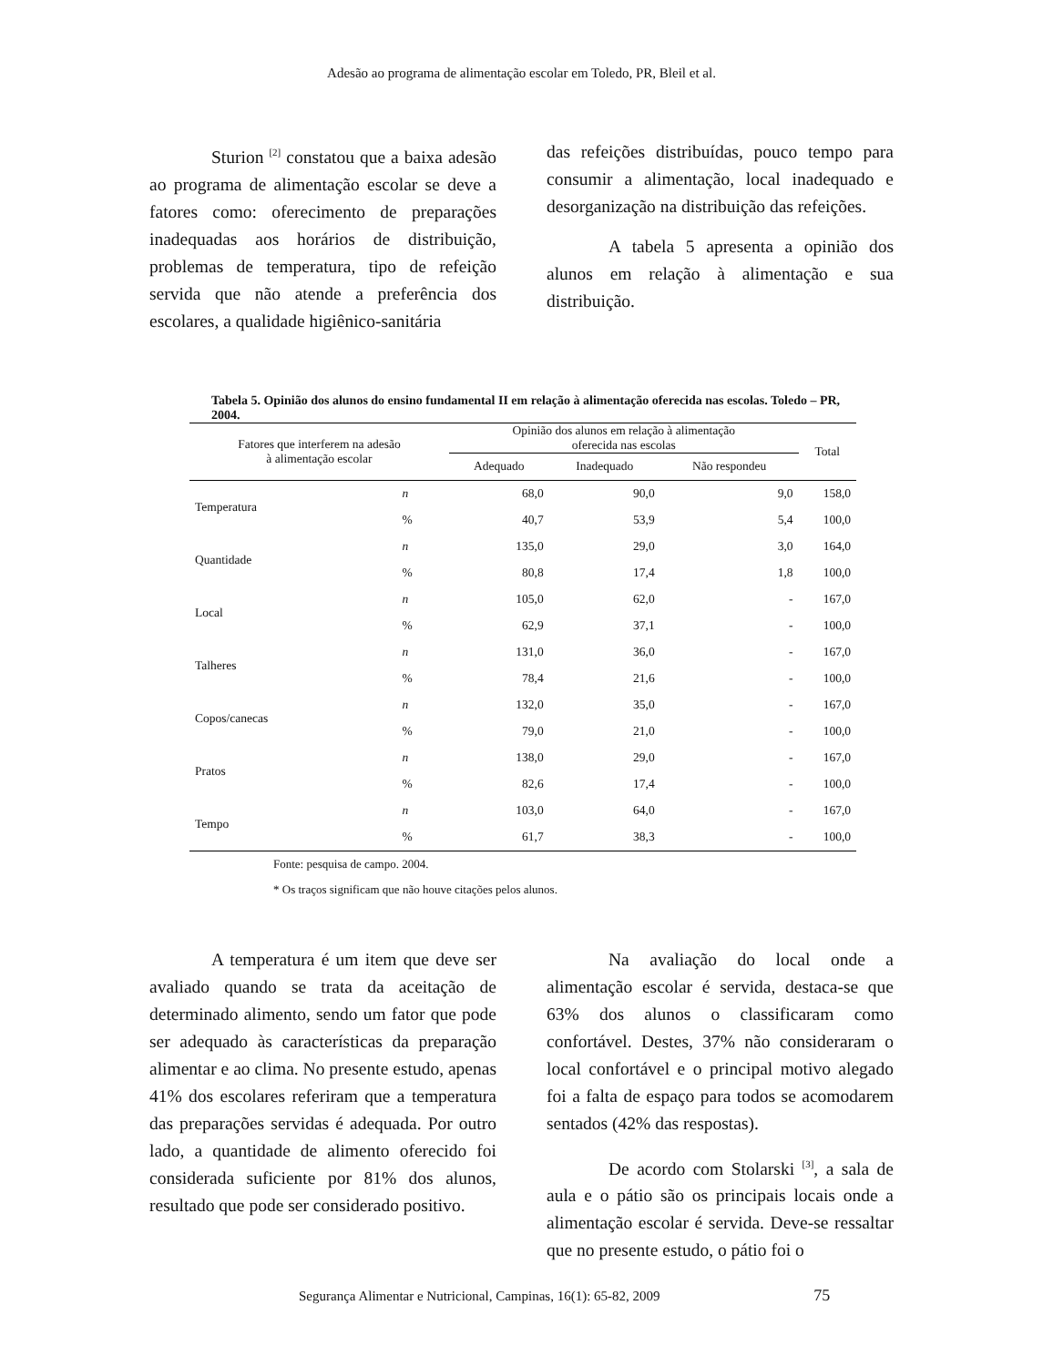Adesão ao programa de alimentação escolar em Toledo, PR, Bleil et al.
Sturion <sup>[2]</sup> constatou que a baixa adesão ao programa de alimentação escolar se deve a fatores como: oferecimento de preparações inadequadas aos horários de distribuição, problemas de temperatura, tipo de refeição servida que não atende a preferência dos escolares, a qualidade higiênico-sanitária
das refeições distribuídas, pouco tempo para consumir a alimentação, local inadequado e desorganização na distribuição das refeições.
A tabela 5 apresenta a opinião dos alunos em relação à alimentação e sua distribuição.
Tabela 5. Opinião dos alunos do ensino fundamental II em relação à alimentação oferecida nas escolas. Toledo – PR, 2004.
| Fatores que interferem na adesão à alimentação escolar | | Opinião dos alunos em relação à alimentação oferecida nas escolas | | | Total |
| --- | --- | --- | --- | --- | --- |
| | | Adequado | Inadequado | Não respondeu | |
| Temperatura | n | 68,0 | 90,0 | 9,0 | 158,0 |
| | % | 40,7 | 53,9 | 5,4 | 100,0 |
| Quantidade | n | 135,0 | 29,0 | 3,0 | 164,0 |
| | % | 80,8 | 17,4 | 1,8 | 100,0 |
| Local | n | 105,0 | 62,0 | - | 167,0 |
| | % | 62,9 | 37,1 | - | 100,0 |
| Talheres | n | 131,0 | 36,0 | - | 167,0 |
| | % | 78,4 | 21,6 | - | 100,0 |
| Copos/canecas | n | 132,0 | 35,0 | - | 167,0 |
| | % | 79,0 | 21,0 | - | 100,0 |
| Pratos | n | 138,0 | 29,0 | - | 167,0 |
| | % | 82,6 | 17,4 | - | 100,0 |
| Tempo | n | 103,0 | 64,0 | - | 167,0 |
| | % | 61,7 | 38,3 | - | 100,0 |
Fonte: pesquisa de campo. 2004.
* Os traços significam que não houve citações pelos alunos.
A temperatura é um item que deve ser avaliado quando se trata da aceitação de determinado alimento, sendo um fator que pode ser adequado às características da preparação alimentar e ao clima. No presente estudo, apenas 41% dos escolares referiram que a temperatura das preparações servidas é adequada. Por outro lado, a quantidade de alimento oferecido foi considerada suficiente por 81% dos alunos, resultado que pode ser considerado positivo.
Na avaliação do local onde a alimentação escolar é servida, destaca-se que 63% dos alunos o classificaram como confortável. Destes, 37% não consideraram o local confortável e o principal motivo alegado foi a falta de espaço para todos se acomodarem sentados (42% das respostas).
De acordo com Stolarski <sup>[3]</sup>, a sala de aula e o pátio são os principais locais onde a alimentação escolar é servida. Deve-se ressaltar que no presente estudo, o pátio foi o
Segurança Alimentar e Nutricional, Campinas, 16(1): 65-82, 2009 75